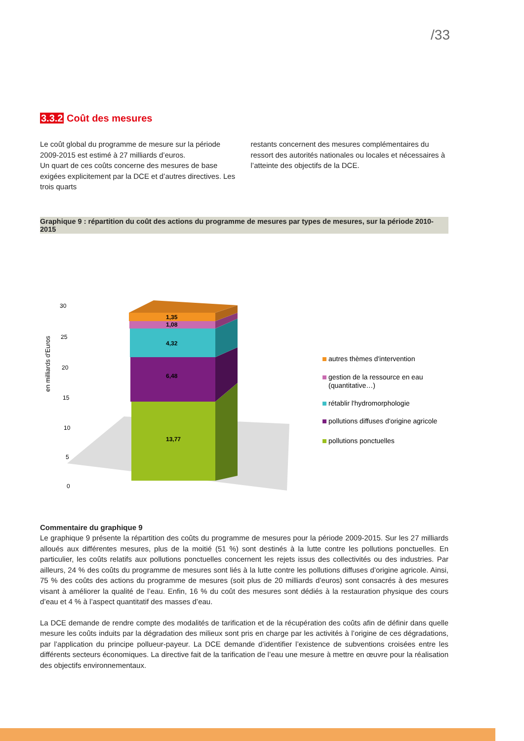/33
3.3.2 Coût des mesures
Le coût global du programme de mesure sur la période 2009-2015 est estimé à 27 milliards d’euros.
Un quart de ces coûts concerne des mesures de base exigées explicitement par la DCE et d’autres directives. Les trois quarts
restants concernent des mesures complémentaires du ressort des autorités nationales ou locales et nécessaires à l’atteinte des objectifs de la DCE.
Graphique 9 : répartition du coût des actions du programme de mesures par types de mesures, sur la période 2010-2015
en milliards d'Euros
30
25
20
15
10
5
0
1,35
1,08
4,32
6,48
13,77
autres thèmes d'intervention
gestion de la ressource en eau
(quantitative…)
rétablir l'hydromorphologie
pollutions diffuses d'origine agricole
pollutions ponctuelles
Commentaire du graphique 9
Le graphique 9 présente la répartition des coûts du programme de mesures pour la période 2009-2015. Sur les 27 milliards alloués aux différentes mesures, plus de la moitié (51 %) sont destinés à la lutte contre les pollutions ponctuelles. En particulier, les coûts relatifs aux pollutions ponctuelles concernent les rejets issus des collectivités ou des industries. Par ailleurs, 24 % des coûts du programme de mesures sont liés à la lutte contre les pollutions diffuses d’origine agricole. Ainsi, 75 % des coûts des actions du programme de mesures (soit plus de 20 milliards d’euros) sont consacrés à des mesures visant à améliorer la qualité de l’eau. Enfin, 16 % du coût des mesures sont dédiés à la restauration physique des cours d’eau et 4 % à l’aspect quantitatif des masses d’eau.
La DCE demande de rendre compte des modalités de tarification et de la récupération des coûts afin de définir dans quelle mesure les coûts induits par la dégradation des milieux sont pris en charge par les activités à l’origine de ces dégradations, par l’application du principe pollueur-payeur. La DCE demande d’identifier l’existence de subventions croisées entre les différents secteurs économiques. La directive fait de la tarification de l’eau une mesure à mettre en œuvre pour la réalisation des objectifs environnementaux.